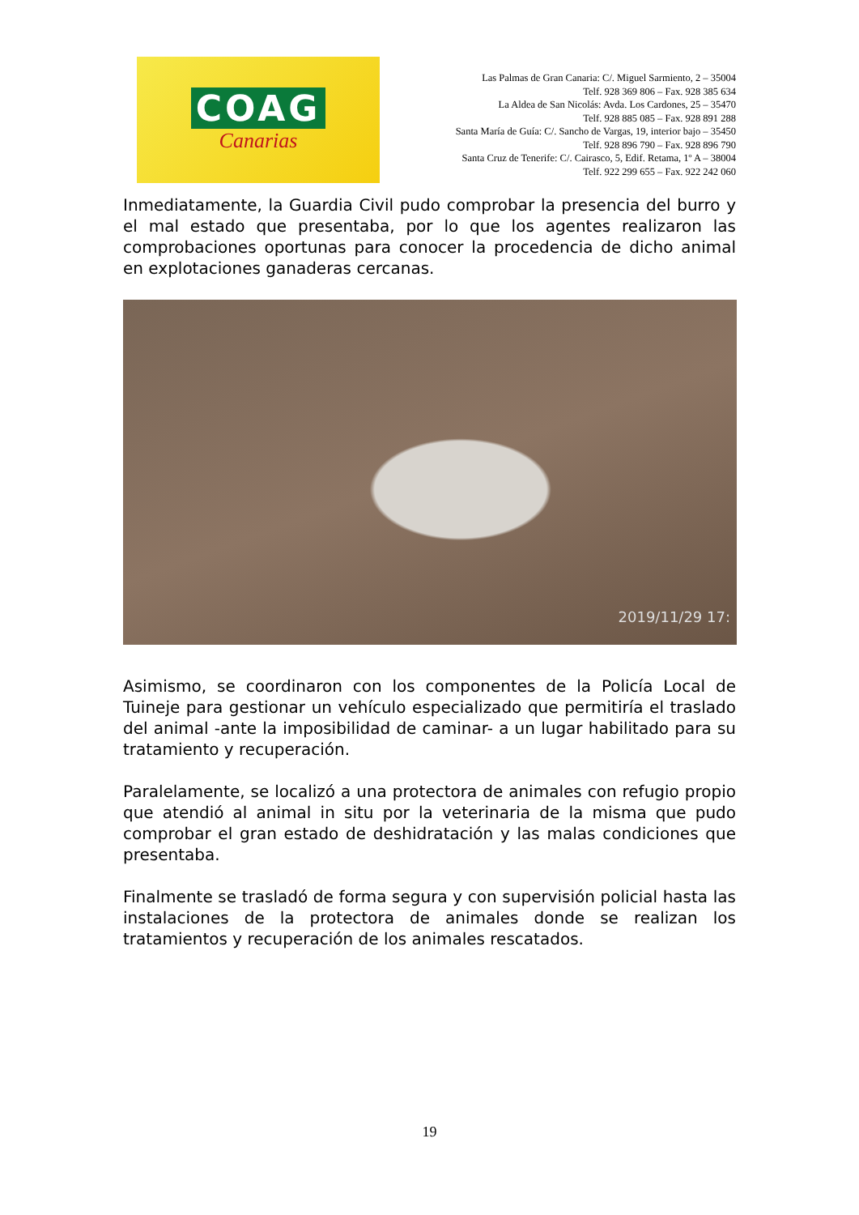COAG
Canarias
Las Palmas de Gran Canaria: C/. Miguel Sarmiento, 2 – 35004
Telf. 928 369 806 – Fax. 928 385 634
La Aldea de San Nicolás: Avda. Los Cardones, 25 – 35470
Telf. 928 885 085 – Fax. 928 891 288
Santa María de Guía: C/. Sancho de Vargas, 19, interior bajo – 35450
Telf. 928 896 790 – Fax. 928 896 790
Santa Cruz de Tenerife: C/. Cairasco, 5, Edif. Retama, 1º A – 38004
Telf. 922 299 655 – Fax. 922 242 060
Inmediatamente, la Guardia Civil pudo comprobar la presencia del burro y el mal estado que presentaba, por lo que los agentes realizaron las comprobaciones oportunas para conocer la procedencia de dicho animal en explotaciones ganaderas cercanas.
2019/11/29 17:
Asimismo, se coordinaron con los componentes de la Policía Local de Tuineje para gestionar un vehículo especializado que permitiría el traslado del animal -ante la imposibilidad de caminar- a un lugar habilitado para su tratamiento y recuperación.
Paralelamente, se localizó a una protectora de animales con refugio propio que atendió al animal in situ por la veterinaria de la misma que pudo comprobar el gran estado de deshidratación y las malas condiciones que presentaba.
Finalmente se trasladó de forma segura y con supervisión policial hasta las instalaciones de la protectora de animales donde se realizan los tratamientos y recuperación de los animales rescatados.
19